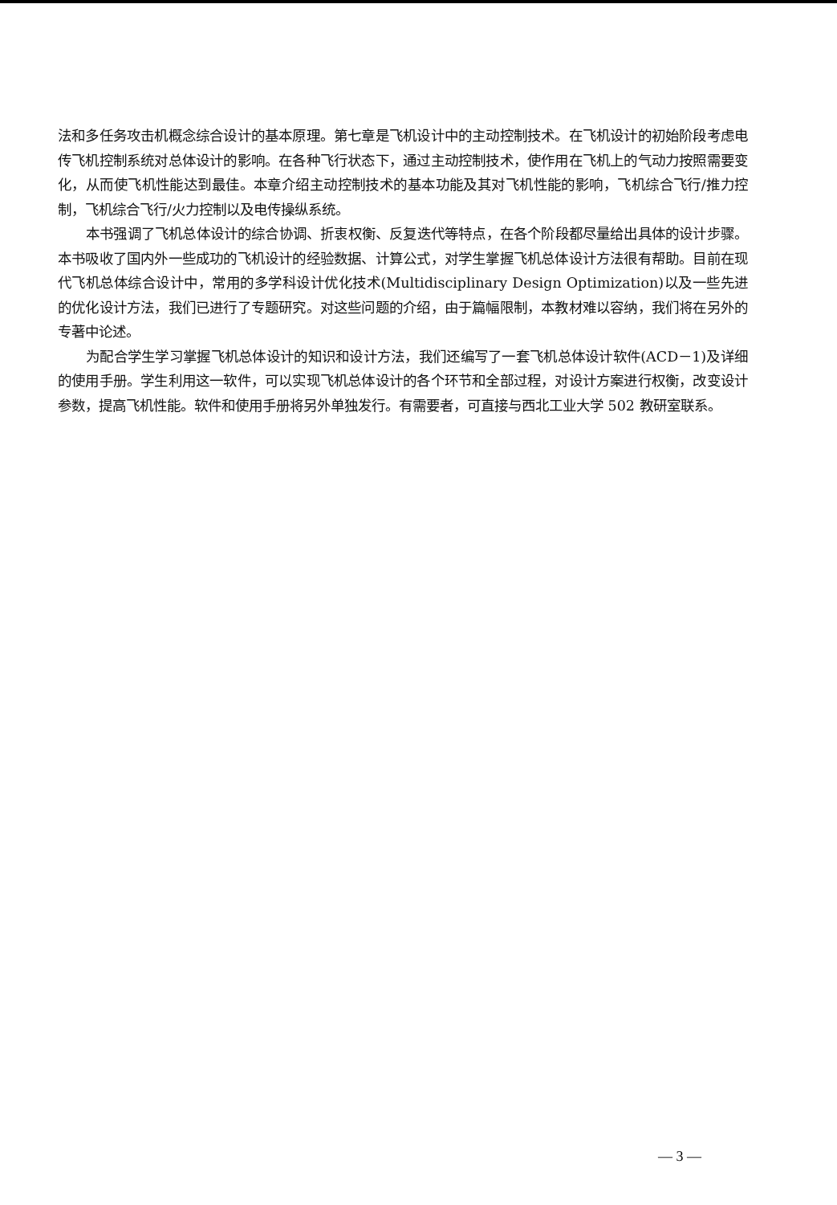法和多任务攻击机概念综合设计的基本原理。第七章是飞机设计中的主动控制技术。在飞机设计的初始阶段考虑电传飞机控制系统对总体设计的影响。在各种飞行状态下，通过主动控制技术，使作用在飞机上的气动力按照需要变化，从而使飞机性能达到最佳。本章介绍主动控制技术的基本功能及其对飞机性能的影响，飞机综合飞行/推力控制，飞机综合飞行/火力控制以及电传操纵系统。
本书强调了飞机总体设计的综合协调、折衷权衡、反复迭代等特点，在各个阶段都尽量给出具体的设计步骤。本书吸收了国内外一些成功的飞机设计的经验数据、计算公式，对学生掌握飞机总体设计方法很有帮助。目前在现代飞机总体综合设计中，常用的多学科设计优化技术(Multidisciplinary Design Optimization)以及一些先进的优化设计方法，我们已进行了专题研究。对这些问题的介绍，由于篇幅限制，本教材难以容纳，我们将在另外的专著中论述。
为配合学生学习掌握飞机总体设计的知识和设计方法，我们还编写了一套飞机总体设计软件(ACD－1)及详细的使用手册。学生利用这一软件，可以实现飞机总体设计的各个环节和全部过程，对设计方案进行权衡，改变设计参数，提高飞机性能。软件和使用手册将另外单独发行。有需要者，可直接与西北工业大学 502 教研室联系。
— 3 —